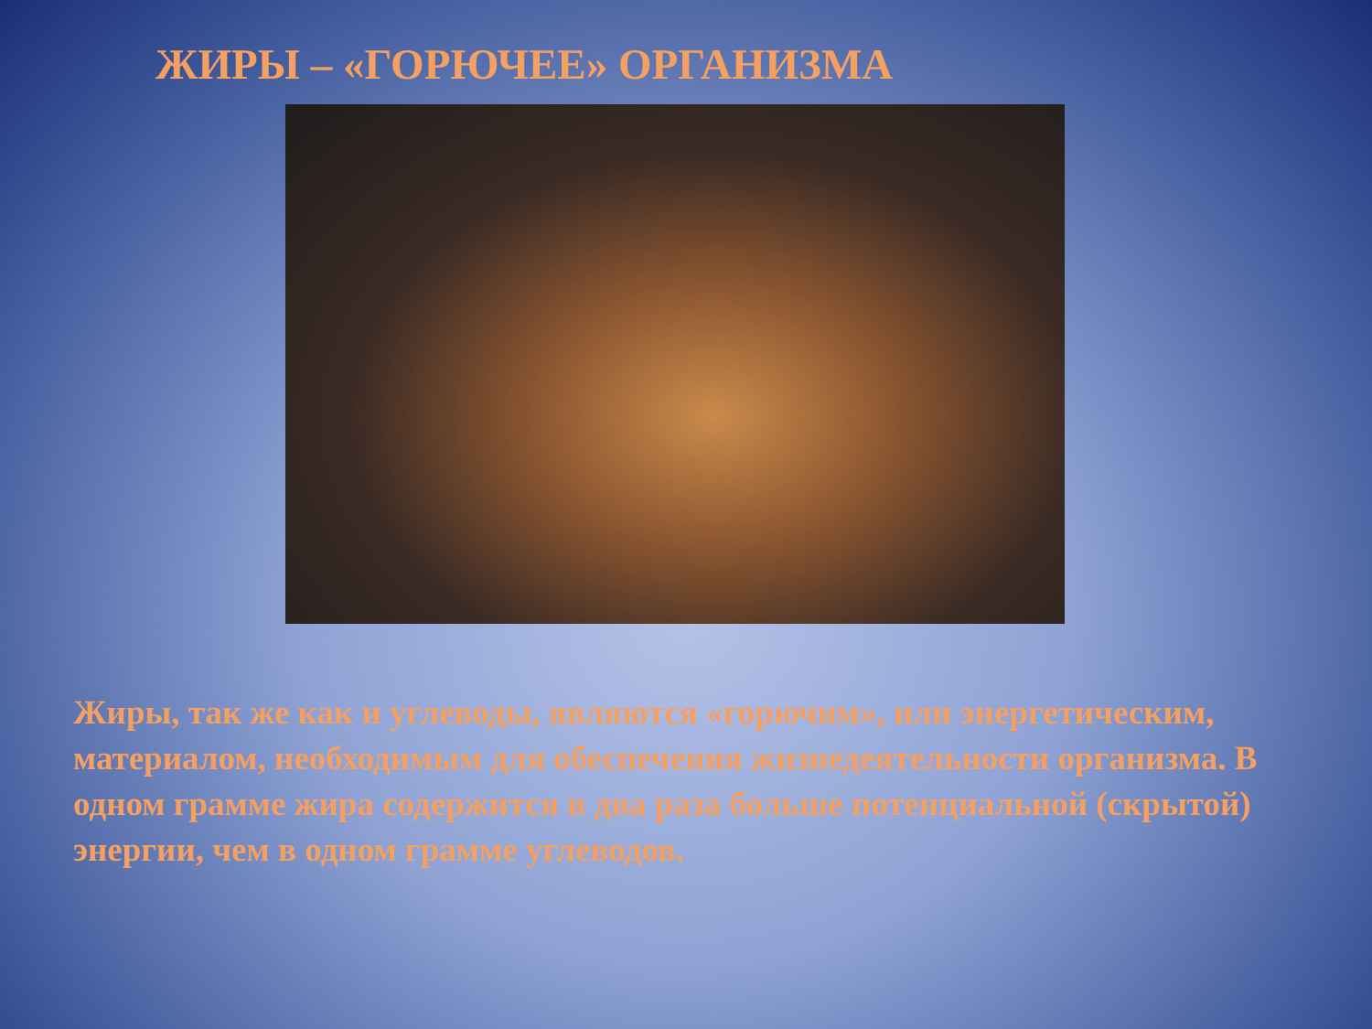ЖИРЫ – «ГОРЮЧЕЕ» ОРГАНИЗМА
Жиры, так же как и углеводы, являются «горючим», или энергетическим, материалом, необходимым для обеспечения жизнедеятельности организма. В одном грамме жира содержится в два раза больше потенциальной (скрытой) энергии, чем в одном грамме углеводов.